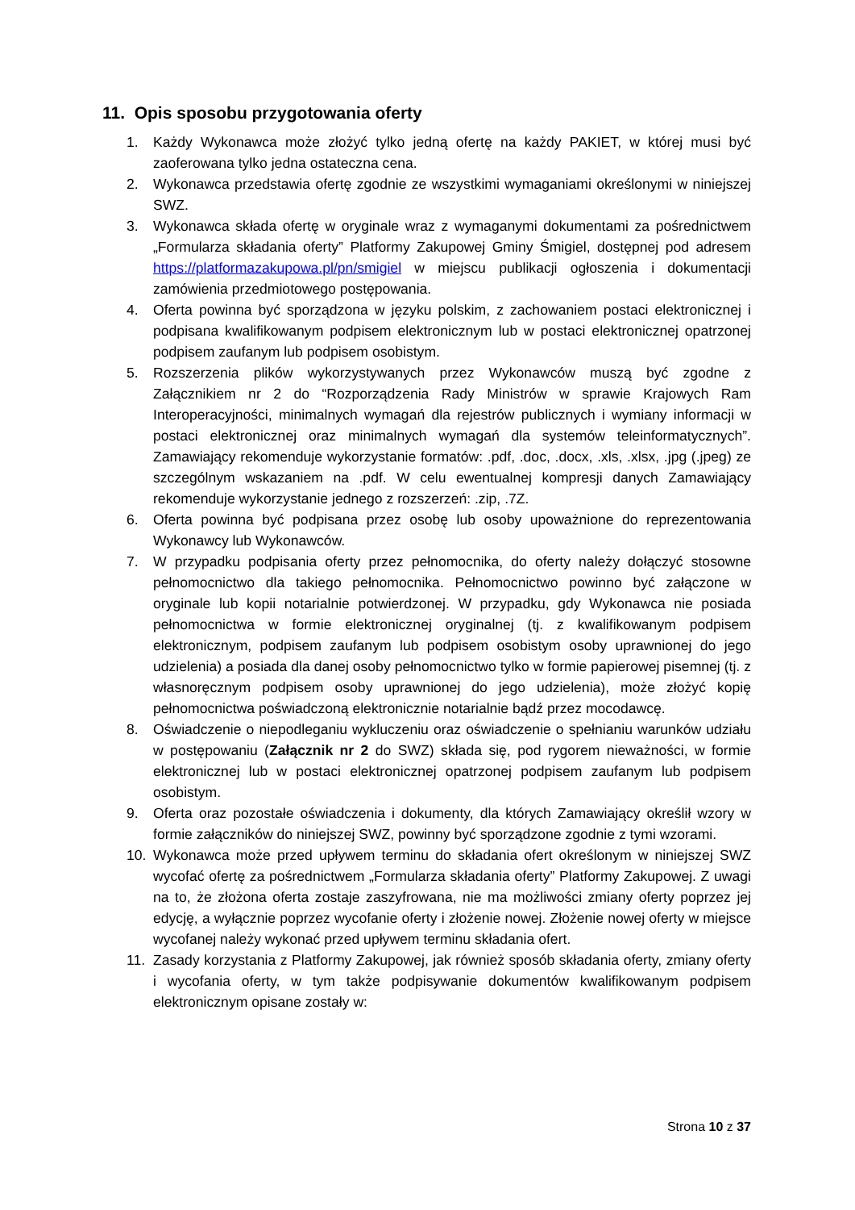11. Opis sposobu przygotowania oferty
1. Każdy Wykonawca może złożyć tylko jedną ofertę na każdy PAKIET, w której musi być zaoferowana tylko jedna ostateczna cena.
2. Wykonawca przedstawia ofertę zgodnie ze wszystkimi wymaganiami określonymi w niniejszej SWZ.
3. Wykonawca składa ofertę w oryginale wraz z wymaganymi dokumentami za pośrednictwem „Formularza składania oferty” Platformy Zakupowej Gminy Śmigiel, dostępnej pod adresem https://platformazakupowa.pl/pn/smigiel w miejscu publikacji ogłoszenia i dokumentacji zamówienia przedmiotowego postępowania.
4. Oferta powinna być sporządzona w języku polskim, z zachowaniem postaci elektronicznej i podpisana kwalifikowanym podpisem elektronicznym lub w postaci elektronicznej opatrzonej podpisem zaufanym lub podpisem osobistym.
5. Rozszerzenia plików wykorzystywanych przez Wykonawców muszą być zgodne z Załącznikiem nr 2 do “Rozporządzenia Rady Ministrów w sprawie Krajowych Ram Interoperacyjności, minimalnych wymagań dla rejestrów publicznych i wymiany informacji w postaci elektronicznej oraz minimalnych wymagań dla systemów teleinformatycznych”. Zamawiający rekomenduje wykorzystanie formatów: .pdf, .doc, .docx, .xls, .xlsx, .jpg (.jpeg) ze szczególnym wskazaniem na .pdf. W celu ewentualnej kompresji danych Zamawiający rekomenduje wykorzystanie jednego z rozszerzeń: .zip, .7Z.
6. Oferta powinna być podpisana przez osobę lub osoby upoważnione do reprezentowania Wykonawcy lub Wykonawców.
7. W przypadku podpisania oferty przez pełnomocnika, do oferty należy dołączyć stosowne pełnomocnictwo dla takiego pełnomocnika. Pełnomocnictwo powinno być załączone w oryginale lub kopii notarialnie potwierdzonej. W przypadku, gdy Wykonawca nie posiada pełnomocnictwa w formie elektronicznej oryginalnej (tj. z kwalifikowanym podpisem elektronicznym, podpisem zaufanym lub podpisem osobistym osoby uprawnionej do jego udzielenia) a posiada dla danej osoby pełnomocnictwo tylko w formie papierowej pisemnej (tj. z własnoręcznym podpisem osoby uprawnionej do jego udzielenia), może złożyć kopię pełnomocnictwa poświadczoną elektronicznie notarialnie bądź przez mocodawcę.
8. Oświadczenie o niepodleganiu wykluczeniu oraz oświadczenie o spełnianiu warunków udziału w postępowaniu (Załącznik nr 2 do SWZ) składa się, pod rygorem nieważności, w formie elektronicznej lub w postaci elektronicznej opatrzonej podpisem zaufanym lub podpisem osobistym.
9. Oferta oraz pozostałe oświadczenia i dokumenty, dla których Zamawiający określił wzory w formie załączników do niniejszej SWZ, powinny być sporządzone zgodnie z tymi wzorami.
10. Wykonawca może przed upływem terminu do składania ofert określonym w niniejszej SWZ wycofać ofertę za pośrednictwem „Formularza składania oferty” Platformy Zakupowej. Z uwagi na to, że złożona oferta zostaje zaszyfrowana, nie ma możliwości zmiany oferty poprzez jej edycję, a wyłącznie poprzez wycofanie oferty i złożenie nowej. Złożenie nowej oferty w miejsce wycofanej należy wykonać przed upływem terminu składania ofert.
11. Zasady korzystania z Platformy Zakupowej, jak również sposób składania oferty, zmiany oferty i wycofania oferty, w tym także podpisywanie dokumentów kwalifikowanym podpisem elektronicznym opisane zostały w:
Strona 10 z 37